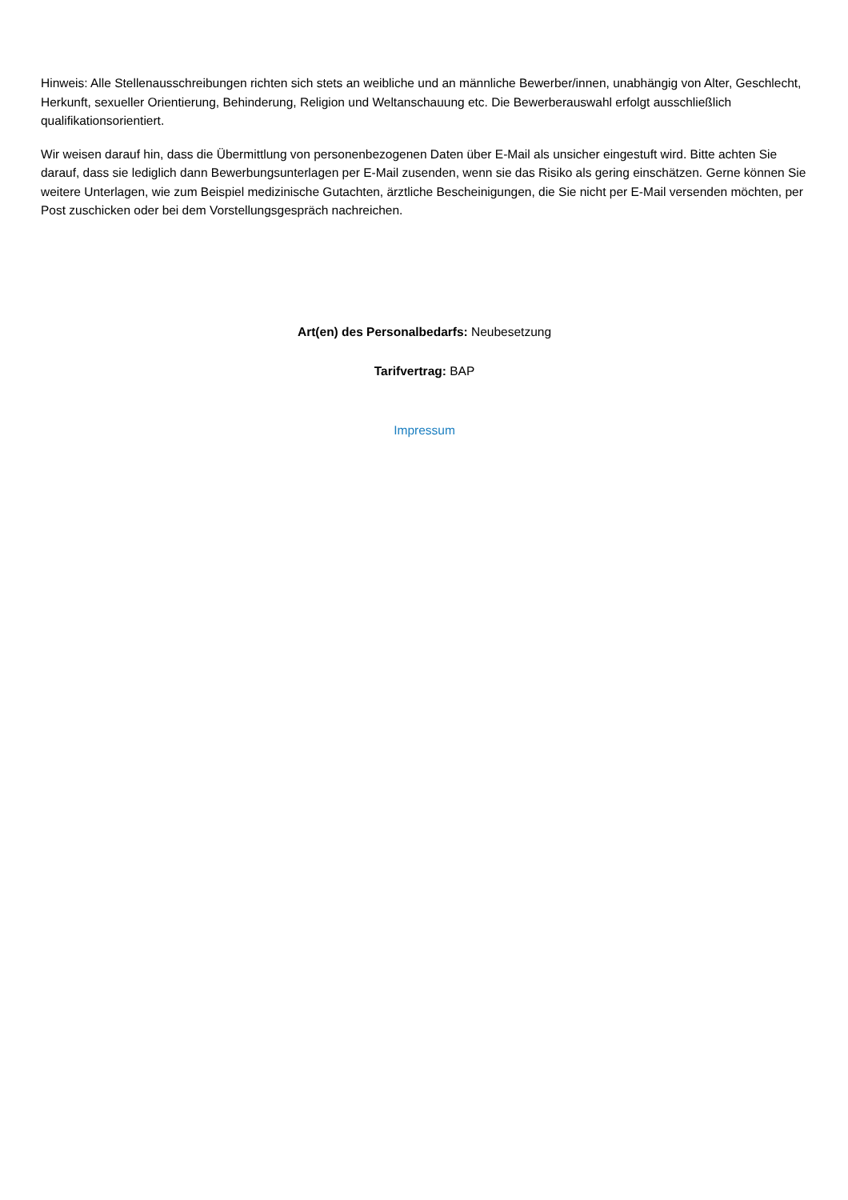Hinweis: Alle Stellenausschreibungen richten sich stets an weibliche und an männliche Bewerber/innen, unabhängig von Alter, Geschlecht, Herkunft, sexueller Orientierung, Behinderung, Religion und Weltanschauung etc. Die Bewerberauswahl erfolgt ausschließlich qualifikationsorientiert.
Wir weisen darauf hin, dass die Übermittlung von personenbezogenen Daten über E-Mail als unsicher eingestuft wird. Bitte achten Sie darauf, dass sie lediglich dann Bewerbungsunterlagen per E-Mail zusenden, wenn sie das Risiko als gering einschätzen. Gerne können Sie weitere Unterlagen, wie zum Beispiel medizinische Gutachten, ärztliche Bescheinigungen, die Sie nicht per E-Mail versenden möchten, per Post zuschicken oder bei dem Vorstellungsgespräch nachreichen.
Art(en) des Personalbedarfs: Neubesetzung
Tarifvertrag: BAP
Impressum